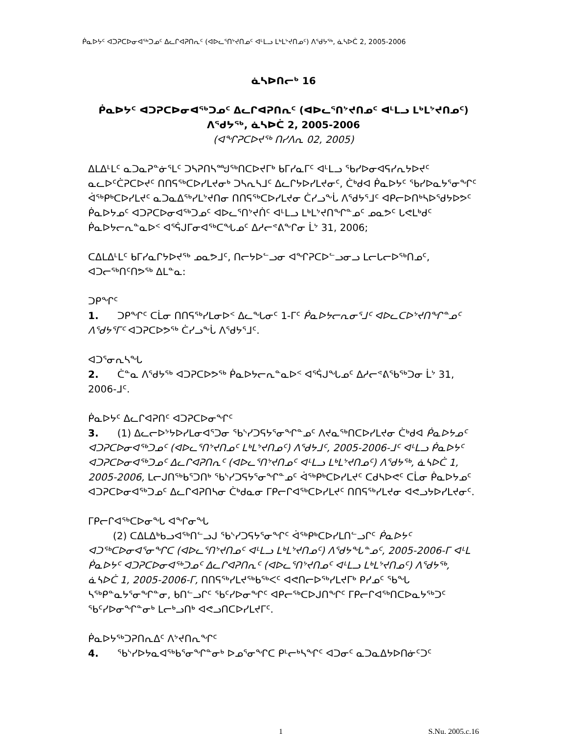ᑮᓇᐅᔭᑦ ᐊᑐᕈᑕᐅᓂᐊᖅᑐᓄᑦ ᐃᓚᒋᐊᕈᑎᕆᑦ (ᐊᐅᓚᕐᑎᔾᔪᑎᓄᑦ ᐊᒻᒪᓗ ᒪᒃᒪᔾᔪᑎᓄᑦ) ᐱᖁᔭᖅ, ᓈᓴᐅᑖ 2, 2005-2006
ᓈᓴᐅᑎᓕᒃ 16
ᑮᓇᐅᔭᑦ ᐊᑐᕈᑕᐅᓂᐊᖅᑐᓄᑦ ᐃᓚᒋᐊᕈᑎᕆᑦ (ᐊᐅᓚᕐᑎᔾᔪᑎᓄᑦ ᐊᒻᒪᓗ ᒪᒃᒪᔾᔪᑎᓄᑦ)
ᐱᖁᔭᖅ, ᓈᓴᐅᑖ 2, 2005-2006
(ᐊᖏᕈᑕᐅᔪᖅ ᑎᓯᐱᕆ 02, 2005)
ᐃᒪᐃᒻᒪᑦ ᓇᑐᓇᕈᓐᓃᕐᒪᑦ ᑐᓴᕈᑎᓴᙳᖅᑎᑕᐅᔪᒥᒃ ᑲᒥᓯᓇᒥᑦ ᐊᒻᒪᓗ ᖃᓯᐅᓂᐊᕋᓯᕆᔭᐅᔪᑦ ᓇᓚᐅᑦᑖᕈᑕᐅᔪᑦ ᑎᑎᕋᖅᑕᐅᓯᒪᔪᓂᒃ ᑐᓴᕆᓴᒧᑦ ᐃᓚᒋᔭᐅᓯᒪᔪᓂᑦ, ᑖᒃᑯᐊ ᑮᓇᐅᔭᑦ ᖃᓯᐅᓇᔭᕐᓂᖏᑦ ᐋᖅᑭᒃᑕᐅᓯᒪᔪᑦ ᓇᑐᓇᐃᖅᓯᒪᔾᔪᑎᓂ ᑎᑎᕋᖅᑕᐅᓯᒪᔪᓂ ᑖᓯᓗᖕᒑ ᐱᖁᔭᕐᒧᑦ ᐊᑭᓕᐅᑎᒃᓴᐅᖁᔭᐅᕗᑦ ᑮᓇᐅᔭᓄᑦ ᐊᑐᕈᑕᐅᓂᐊᖅᑐᓄᑦ ᐊᐅᓚᕐᑎᔾᔪᑏᑦ ᐊᒻᒪᓗ ᒪᒃᒪᔾᔪᑎᖏᓐᓄᑦ ᓄᓇᕗᑦ ᒐᕙᒪᒃᑯᑦ ᑮᓇᐅᔭᓕᕆᓐᓇᐅᑉ ᐊᕐᕌᒍᒥᓂᐊᖅᑕᖓᓄᑦ ᐃᓱᓕᕝᕕᖕᒋᓂ ᒫᔾ 31, 2006;
ᑕᐃᒪᐃᒻᒪᑦ ᑲᒥᓯᓇᒋᔭᐅᔪᖅ ᓄᓇᕗᒧᑦ, ᑎᓕᔭᐅᓪᓗᓂ ᐊᖏᕈᑕᐅᓪᓗᓂᓗ ᒪᓕᒐᓕᐅᖅᑎᓄᑦ, ᐊᑐᓕᖅᑎᑦᑎᕗᖅ ᐃᒪᓐᓇ:
ᑐᑭᖏᑦ
1. ᑐᑭᖏᑦ ᑕᒫᓂ ᑎᑎᕋᖅᓯᒪᓂᐅᑉ ᐃᓚᖓᓂᑦ 1-ᒥᑦ ᑮᓇᐅᔭᓕᕆᓂᕐᒧᑦ ᐊᐅᓚᑕᐅᔾᔪᑎᖏᓐᓄᑦ ᐱᖁᔭᕐᒥᑦ ᐊᑐᕈᑕᐅᕗᖅ ᑖᓯᓗᖕᒑ ᐱᖁᔭᕐᒧᑦ.
ᐊᑐᕐᓂᕆᓴᖓ
2. ᑖᓐᓇ ᐱᖁᔭᖅ ᐊᑐᕈᑕᐅᕗᖅ ᑮᓇᐅᔭᓕᕆᓐᓇᐅᑉ ᐊᕐᕌᒍᖓᓄᑦ ᐃᓱᓕᕝᕕᖃᖅᑐᓂ ᒫᔾ 31, 2006-ᒧᑦ.
ᑮᓇᐅᔭᑦ ᐃᓚᒋᐊᕈᑎᑦ ᐊᑐᕈᑕᐅᓂᖏᑦ
3. (1) ᐃᓚᓕᐅᔾᔭᐅᓯᒪᓂᐊᕐᑐᓂ ᖃᔅᓯᑐᕋᔭᕐᓂᖏᓐᓄᑦ ᐱᔪᓇᖅᑎᑕᐅᓯᒪᔪᓂ ᑖᒃᑯᐊ ᑮᓇᐅᔭᓄᑦ ᐊᑐᕈᑕᐅᓂᐊᖅᑐᓄᑦ (ᐊᐅᓚᕐᑎᔾᔪᑎᓄᑦ ᒪᒃᒪᔾᔪᑎᓄᑦ) ᐱᖁᔭᒧᑦ, 2005-2006-ᒧᑦ ᐊᒻᒪᓗ ᑮᓇᐅᔭᑦ ᐊᑐᕈᑕᐅᓂᐊᖅᑐᓄᑦ ᐃᓚᒋᐊᕈᑎᕆᑦ (ᐊᐅᓚᕐᑎᔾᔪᑎᓄᑦ ᐊᒻᒪᓗ ᒪᒃᒪᔾᔪᑎᓄᑦ) ᐱᖁᔭᖅ, ᓈᓴᐅᑖ 1, 2005-2006, ᒪᓕᒍᑎᖅᑲᕐᑐᑎᒃ ᖃᔅᓯᑐᕋᔭᕐᓂᖏᓐᓄᑦ ᐋᖅᑭᒃᑕᐅᓯᒪᔪᑦ ᑕᑯᓴᐅᕙᑦ ᑕᒫᓂ ᑮᓇᐅᔭᓄᑦ ᐊᑐᕈᑕᐅᓂᐊᖅᑐᓄᑦ ᐃᓚᒋᐊᕈᑎᓴᓂ ᑖᒃᑯᓇᓂ ᒥᑭᓕᒋᐊᖅᑕᐅᓯᒪᔪᑦ ᑎᑎᕋᖅᓯᒪᔪᓂ ᐊᕙᓗᔭᐅᓯᒪᔪᓂᑦ.
ᒥᑭᓕᒋᐊᖅᑕᐅᓂᖓ ᐊᖏᓂᖓ
(2) ᑕᐃᒪᐃᒃᑲᓗᐊᖅᑎᓪᓗᒍ ᖃᔅᓯᑐᕋᔭᕐᓂᖏᑦ ᐋᖅᑭᒃᑕᐅᓯᒪᑎᓪᓗᒋᑦ ᑮᓇᐅᔭᑦ ᐊᑐᖅᑕᐅᓂᐊᕐᓂᖏᑕ (ᐊᐅᓚᕐᑎᔾᔪᑎᓄᑦ ᐊᒻᒪᓗ ᒪᒃᒪᔾᔪᑎᓄᑦ) ᐱᖁᔭᖓᓐᓄᑦ, 2005-2006-ᒥ ᐊᒻᒪ ᑮᓇᐅᔭᑦ ᐊᑐᕈᑕᐅᓂᐊᖅᑐᓄᑦ ᐃᓚᒋᐊᕈᑎᕆᑦ (ᐊᐅᓚᕐᑎᔾᔪᑎᓄᑦ ᐊᒻᒪᓗ ᒪᒃᒪᔾᔪᑎᓄᑦ) ᐱᖁᔭᖅ, ᓈᓴᐅᑖ 1, 2005-2006-ᒥ, ᑎᑎᕋᖅᓯᒪᔪᖅᑲᖅᐸᑦ ᐊᕙᑎᓕᐅᖅᓯᒪᔪᒥᒃ ᑭᓯᓄᑦ ᖃᖓ ᓴᖅᑭᓐᓇᔭᕐᓂᖏᓐᓂ, ᑲᑎᓪᓗᒋᑦ ᖃᑦᓯᐅᓂᖏᑦ ᐊᑭᓕᖅᑕᐅᒍᑎᖏᑦ ᒥᑭᓕᒋᐊᖅᑎᑕᐅᓇᔭᖅᑐᑦ ᖃᑦᓯᐅᓂᖏᓐᓂᒃ ᒪᓕᒃᓗᑎᒃ ᐊᕙᓗᑎᑕᐅᓯᒪᔪᒥᑦ.
ᑮᓇᐅᔭᖅᑐᕈᑎᕆᐃᑦ ᐱᔾᔪᑎᕆᖏᑦ
4. ᖃᔅᓯᐅᔭᓇᐊᖅᑲᕐᓂᖏᓐᓂᒃ ᐅᓄᕐᓂᖏᑕ ᑭᒻᓕᒃᓴᖏᑦ ᐊᑐᓂᑦ ᓇᑐᓇᐃᔭᐅᑎᓃᑦᑐᑦ
1 S.Nu. 2005,c.16